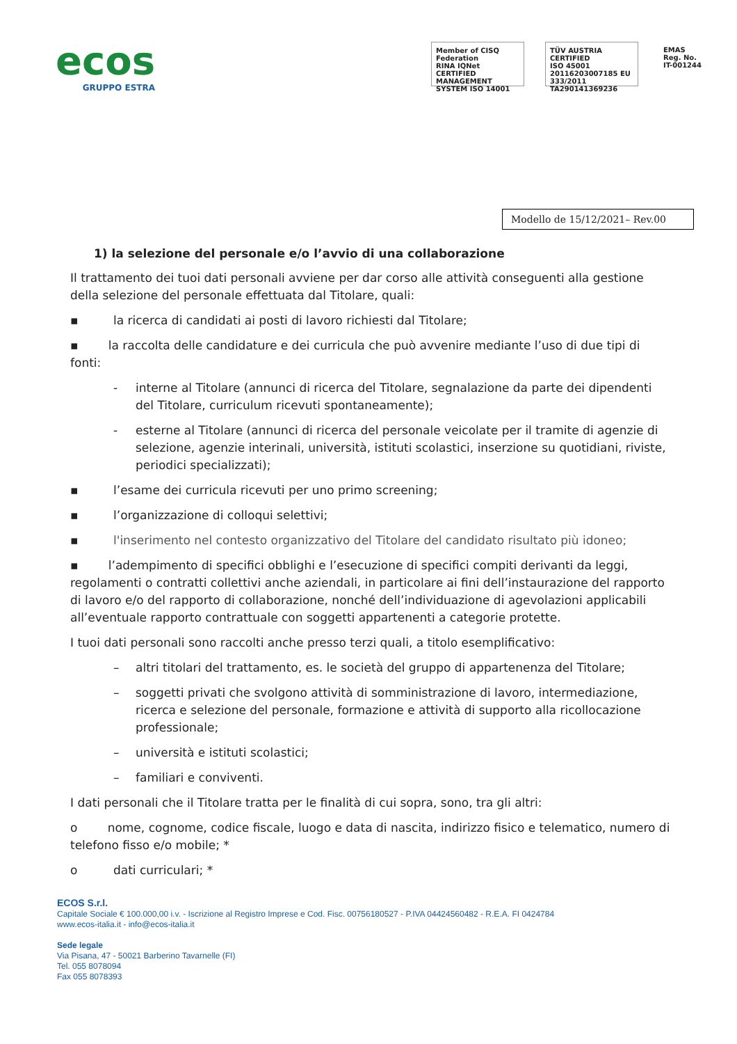ecos
GRUPPO ESTRA
Member of CISQ Federation
RINA IQNet
CERTIFIED MANAGEMENT SYSTEM ISO 14001
TÜV AUSTRIA CERTIFIED
ISO 45001 20116203007185 EU 333/2011 TA290141369236
EMAS
Reg. No. IT-001244
Modello de 15/12/2021– Rev.00
1) la selezione del personale e/o l’avvio di una collaborazione
Il trattamento dei tuoi dati personali avviene per dar corso alle attività conseguenti alla gestione della selezione del personale effettuata dal Titolare, quali:
▪ la ricerca di candidati ai posti di lavoro richiesti dal Titolare;
▪ la raccolta delle candidature e dei curricula che può avvenire mediante l’uso di due tipi di fonti:
- interne al Titolare (annunci di ricerca del Titolare, segnalazione da parte dei dipendenti del Titolare, curriculum ricevuti spontaneamente);
- esterne al Titolare (annunci di ricerca del personale veicolate per il tramite di agenzie di selezione, agenzie interinali, università, istituti scolastici, inserzione su quotidiani, riviste, periodici specializzati);
▪ l’esame dei curricula ricevuti per uno primo screening;
▪ l’organizzazione di colloqui selettivi;
▪ l'inserimento nel contesto organizzativo del Titolare del candidato risultato più idoneo;
▪ l’adempimento di specifici obblighi e l’esecuzione di specifici compiti derivanti da leggi, regolamenti o contratti collettivi anche aziendali, in particolare ai fini dell’instaurazione del rapporto di lavoro e/o del rapporto di collaborazione, nonché dell’individuazione di agevolazioni applicabili all’eventuale rapporto contrattuale con soggetti appartenenti a categorie protette.
I tuoi dati personali sono raccolti anche presso terzi quali, a titolo esemplificativo:
– altri titolari del trattamento, es. le società del gruppo di appartenenza del Titolare;
– soggetti privati che svolgono attività di somministrazione di lavoro, intermediazione, ricerca e selezione del personale, formazione e attività di supporto alla ricollocazione professionale;
– università e istituti scolastici;
– familiari e conviventi.
I dati personali che il Titolare tratta per le finalità di cui sopra, sono, tra gli altri:
o nome, cognome, codice fiscale, luogo e data di nascita, indirizzo fisico e telematico, numero di telefono fisso e/o mobile; *
o dati curriculari; *
ECOS S.r.l.
Capitale Sociale € 100.000,00 i.v. - Iscrizione al Registro Imprese e Cod. Fisc. 00756180527 - P.IVA 04424560482 - R.E.A. FI 0424784
www.ecos-italia.it - info@ecos-italia.it
Sede legale
Via Pisana, 47 - 50021 Barberino Tavarnelle (FI)
Tel. 055 8078094
Fax 055 8078393